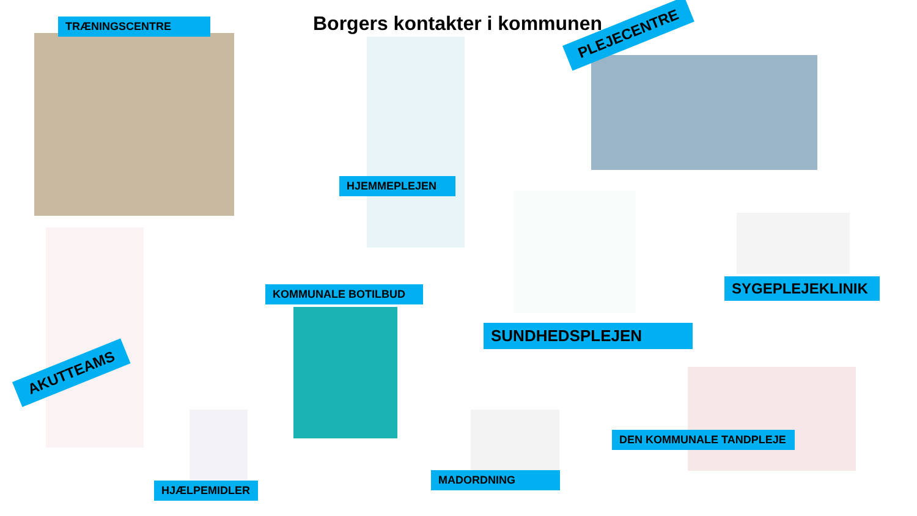Borgers kontakter i kommunen
TRÆNINGSCENTRE
HJEMMEPLEJEN
PLEJECENTRE
SYGEPLEJEKLINIK
KOMMUNALE BOTILBUD
SUNDHEDSPLEJEN
AKUTTEAMS
DEN KOMMUNALE TANDPLEJE
HJÆLPEMIDLER
MADORDNING